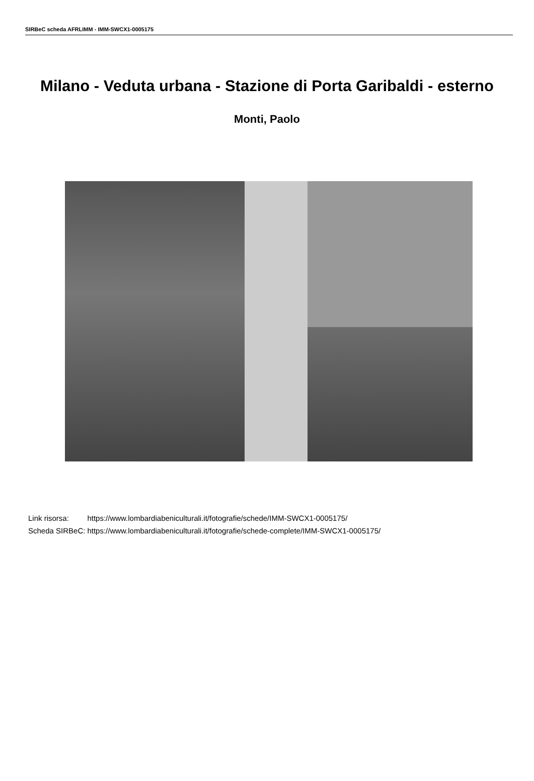SIRBeC scheda AFRLIMM - IMM-SWCX1-0005175
Milano - Veduta urbana - Stazione di Porta Garibaldi - esterno
Monti, Paolo
| Link risorsa: | https://www.lombardiabeniculturali.it/fotografie/schede/IMM-SWCX1-0005175/ |
| Scheda SIRBeC: | https://www.lombardiabeniculturali.it/fotografie/schede-complete/IMM-SWCX1-0005175/ |